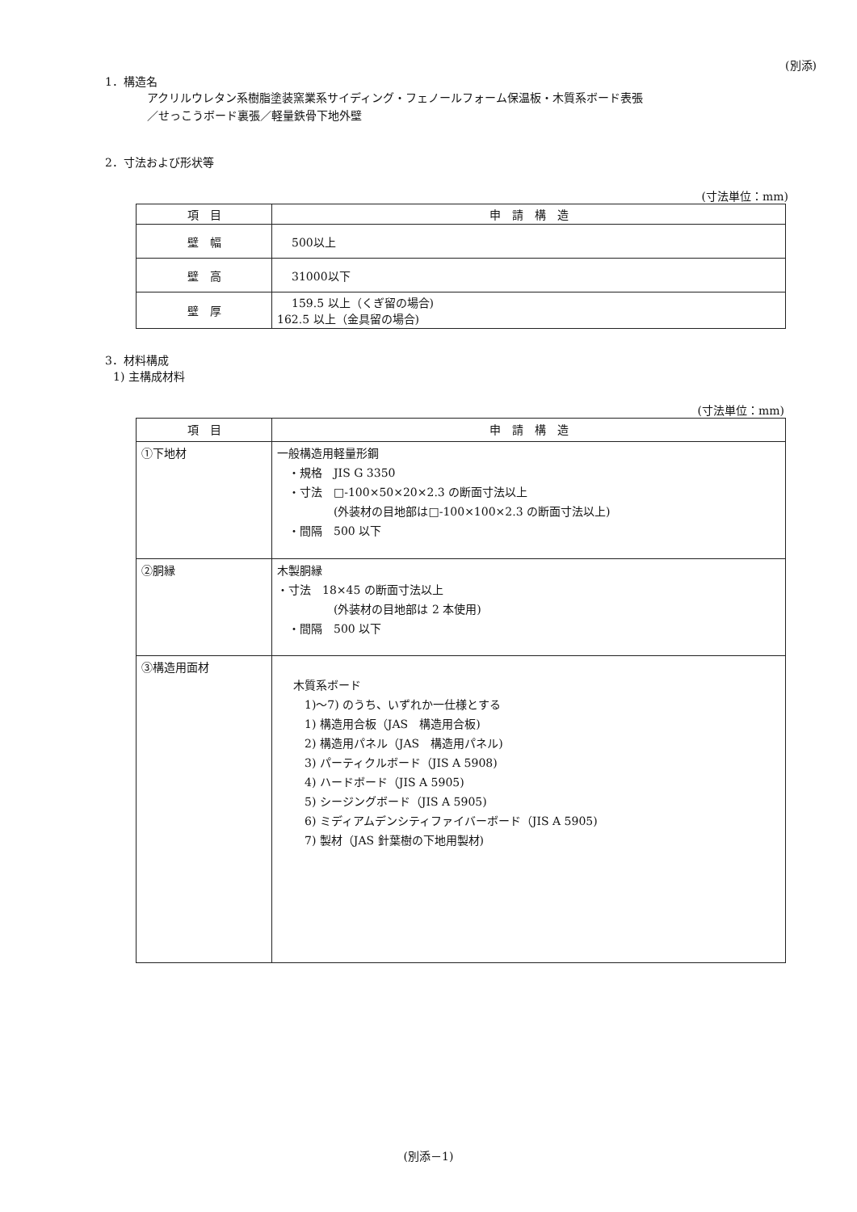(別添)
1．構造名
アクリルウレタン系樹脂塗装窯業系サイディング・フェノールフォーム保温板・木質系ボード表張
／せっこうボード裏張／軽量鉄骨下地外壁
2．寸法および形状等
(寸法単位：mm)
| 項 目 | 申 請 構 造 |
| --- | --- |
| 壁 幅 | 500以上 |
| 壁 高 | 31000以下 |
| 壁 厚 | 159.5 以上（くぎ留の場合) 162.5 以上（金具留の場合) |
3．材料構成
1) 主構成材料
(寸法単位：mm)
| 項 目 | 申 請 構 造 |
| --- | --- |
| ①下地材 | 一般構造用軽量形鋼 ・規格 JIS G 3350 ・寸法 □-100×50×20×2.3 の断面寸法以上 (外装材の目地部は□-100×100×2.3 の断面寸法以上) ・間隔 500 以下 |
| ②胴縁 | 木製胴縁 ・寸法 18×45 の断面寸法以上 (外装材の目地部は 2 本使用) ・間隔 500 以下 |
| ③構造用面材 | 木質系ボード 1)～7) のうち、いずれか一仕様とする 1) 構造用合板（JAS 構造用合板) 2) 構造用パネル（JAS 構造用パネル) 3) パーティクルボード（JIS A 5908) 4) ハードボード（JIS A 5905) 5) シージングボード（JIS A 5905) 6) ミディアムデンシティファイバーボード（JIS A 5905) 7) 製材（JAS 針葉樹の下地用製材) |
(別添－1)